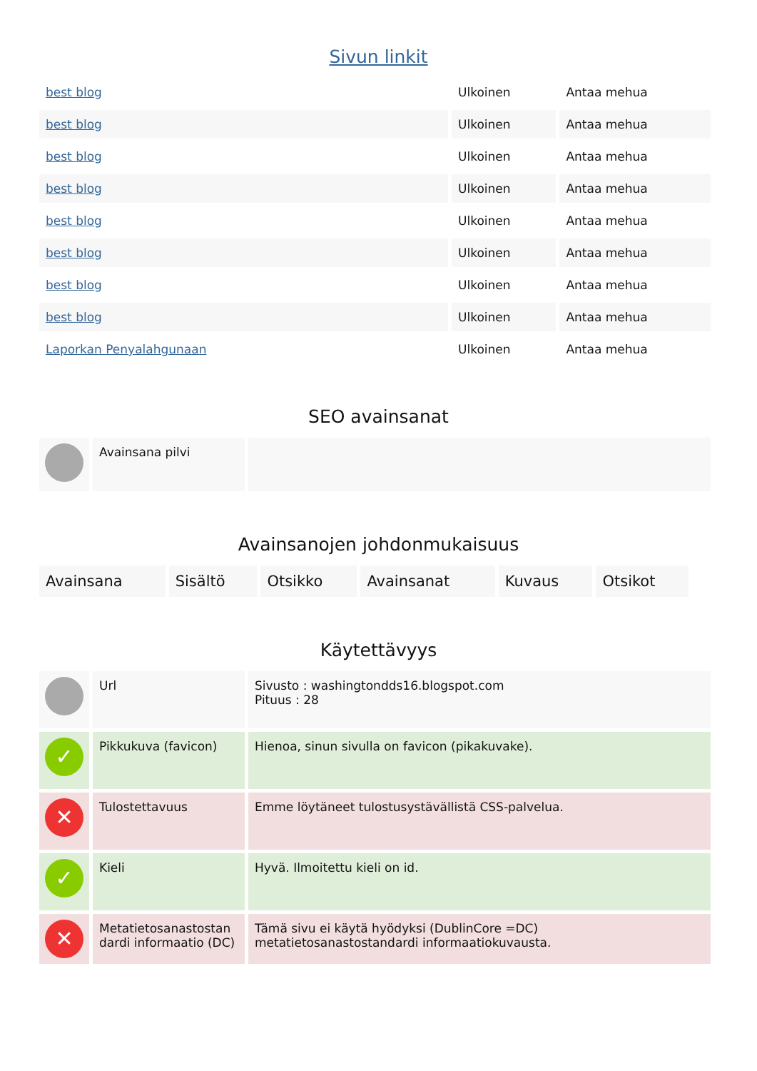Sivun linkit
| best blog | Ulkoinen | Antaa mehua |
| best blog | Ulkoinen | Antaa mehua |
| best blog | Ulkoinen | Antaa mehua |
| best blog | Ulkoinen | Antaa mehua |
| best blog | Ulkoinen | Antaa mehua |
| best blog | Ulkoinen | Antaa mehua |
| best blog | Ulkoinen | Antaa mehua |
| best blog | Ulkoinen | Antaa mehua |
| Laporkan Penyalahgunaan | Ulkoinen | Antaa mehua |
SEO avainsanat
| | Avainsana pilvi | |
Avainsanojen johdonmukaisuus
| Avainsana | Sisältö | Otsikko | Avainsanat | Kuvaus | Otsikot |
Käytettävyys
| | Url | Sivusto : washingtondds16.blogspot.com Pituus : 28 |
| ✓ | Pikkukuva (favicon) | Hienoa, sinun sivulla on favicon (pikakuvake). |
| ✕ | Tulostettavuus | Emme löytäneet tulostusystävällistä CSS-palvelua. |
| ✓ | Kieli | Hyvä. Ilmoitettu kieli on id. |
| ✕ | Metatietosanastostan dardi informaatio (DC) | Tämä sivu ei käytä hyödyksi (DublinCore =DC) metatietosanastostandardi informaatiokuvausta. |